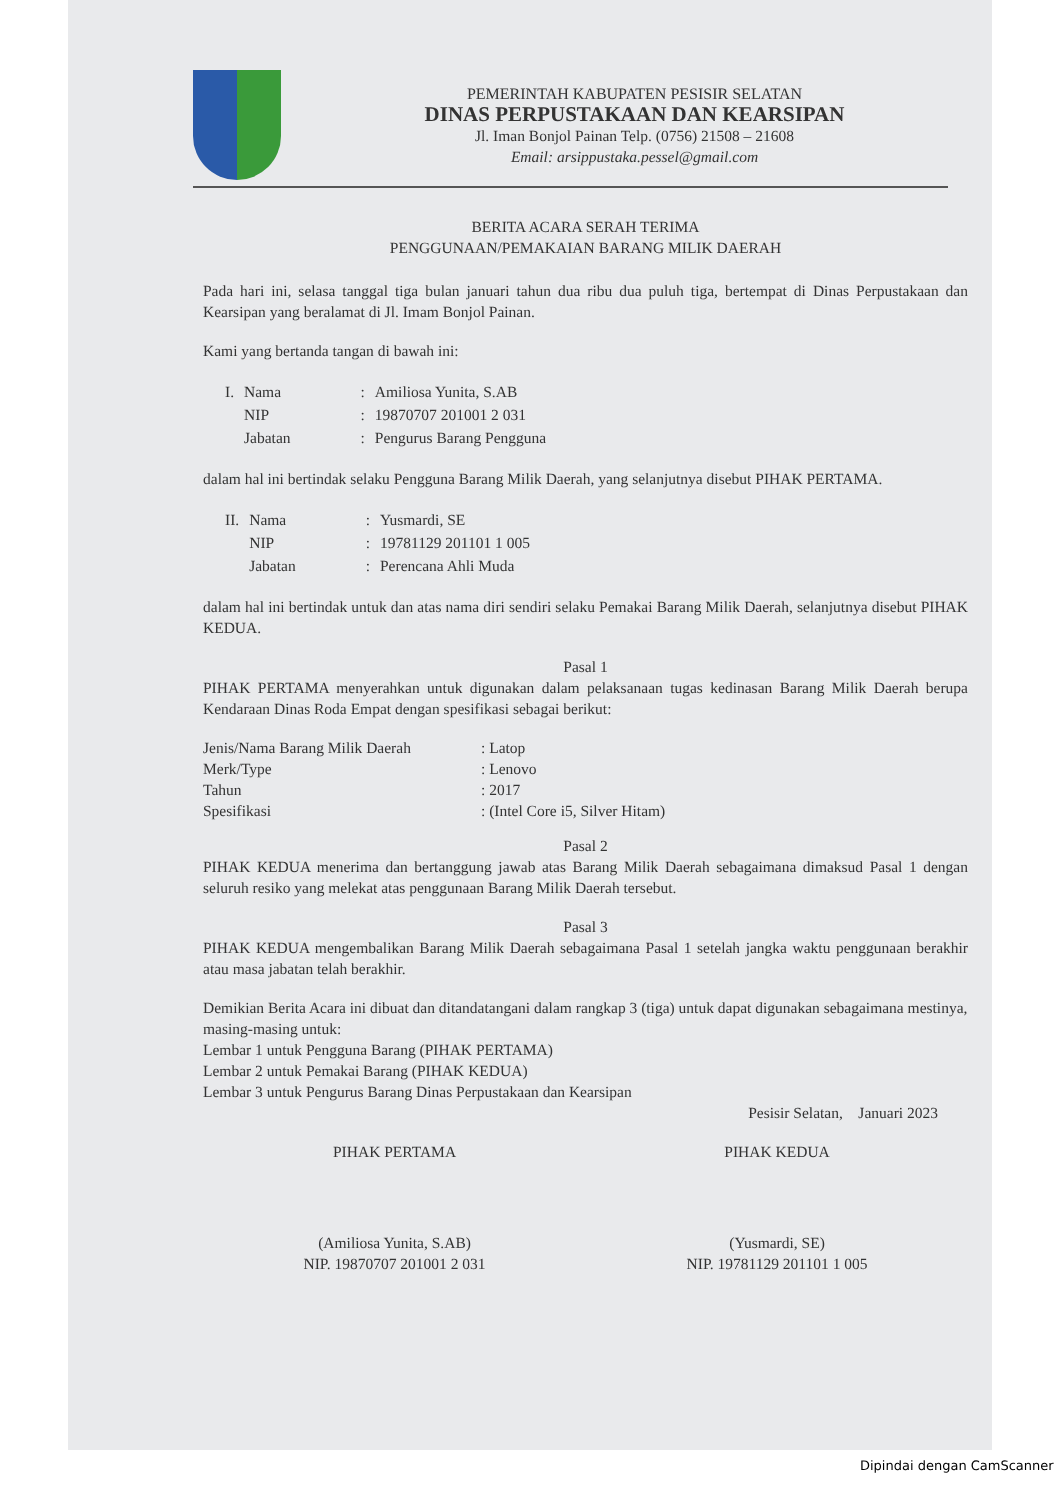PEMERINTAH KABUPATEN PESISIR SELATAN
DINAS PERPUSTAKAAN DAN KEARSIPAN
Jl. Iman Bonjol Painan Telp. (0756) 21508 – 21608
Email: arsippustaka.pessel@gmail.com
BERITA ACARA SERAH TERIMA
PENGGUNAAN/PEMAKAIAN BARANG MILIK DAERAH
Pada hari ini, selasa tanggal tiga bulan januari tahun dua ribu dua puluh tiga, bertempat di Dinas Perpustakaan dan Kearsipan yang beralamat di Jl. Imam Bonjol Painan.
Kami yang bertanda tangan di bawah ini:
| I. | Nama | : | Amiliosa Yunita, S.AB |
| | NIP | : | 19870707 201001 2 031 |
| | Jabatan | : | Pengurus Barang Pengguna |
dalam hal ini bertindak selaku Pengguna Barang Milik Daerah, yang selanjutnya disebut PIHAK PERTAMA.
| II. | Nama | : | Yusmardi, SE |
| | NIP | : | 19781129 201101 1 005 |
| | Jabatan | : | Perencana Ahli Muda |
dalam hal ini bertindak untuk dan atas nama diri sendiri selaku Pemakai Barang Milik Daerah, selanjutnya disebut PIHAK KEDUA.
Pasal 1
PIHAK PERTAMA menyerahkan untuk digunakan dalam pelaksanaan tugas kedinasan Barang Milik Daerah berupa Kendaraan Dinas Roda Empat dengan spesifikasi sebagai berikut:
| Jenis/Nama Barang Milik Daerah | : Latop |
| Merk/Type | : Lenovo |
| Tahun | : 2017 |
| Spesifikasi | : (Intel Core i5, Silver Hitam) |
Pasal 2
PIHAK KEDUA menerima dan bertanggung jawab atas Barang Milik Daerah sebagaimana dimaksud Pasal 1 dengan seluruh resiko yang melekat atas penggunaan Barang Milik Daerah tersebut.
Pasal 3
PIHAK KEDUA mengembalikan Barang Milik Daerah sebagaimana Pasal 1 setelah jangka waktu penggunaan berakhir atau masa jabatan telah berakhir.
Demikian Berita Acara ini dibuat dan ditandatangani dalam rangkap 3 (tiga) untuk dapat digunakan sebagaimana mestinya, masing-masing untuk:
Lembar 1 untuk Pengguna Barang (PIHAK PERTAMA)
Lembar 2 untuk Pemakai Barang (PIHAK KEDUA)
Lembar 3 untuk Pengurus Barang Dinas Perpustakaan dan Kearsipan
Pesisir Selatan, Januari 2023
PIHAK PERTAMA
(Amiliosa Yunita, S.AB)
NIP. 19870707 201001 2 031
PIHAK KEDUA
(Yusmardi, SE)
NIP. 19781129 201101 1 005
Dipindai dengan CamScanner